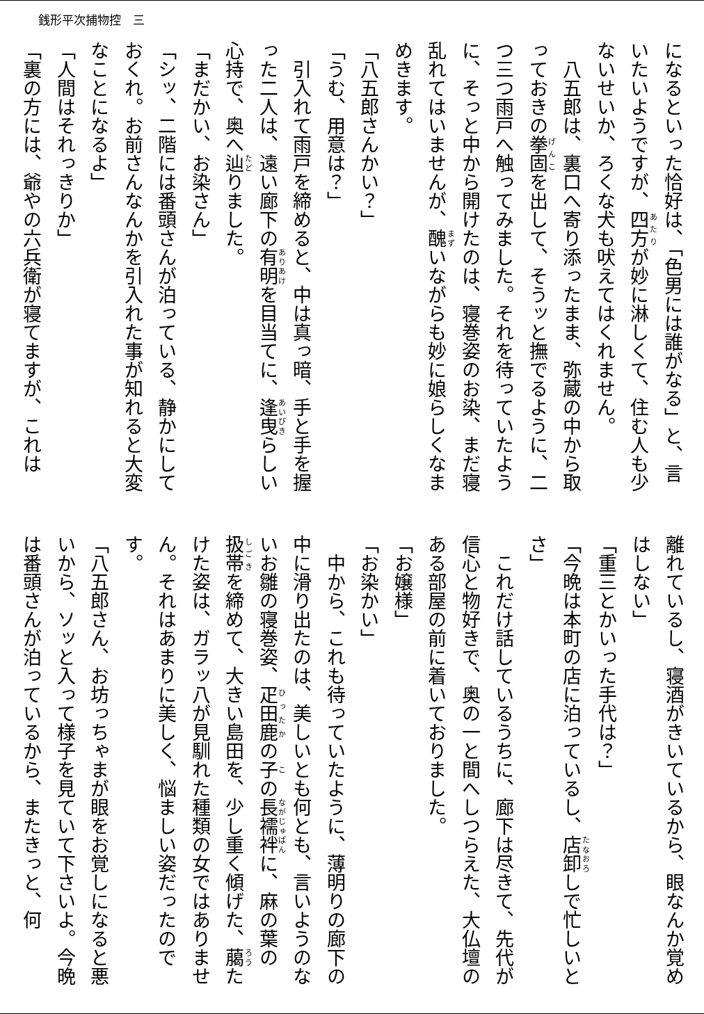銭形平次捕物控　三
になるといった恰好は、「色男には誰がなる」と、言いたいようですが、四方が妙に淋しくて、住む人も少ないせいか、ろくな犬も吠えてはくれません。
　八五郎は、裏口へ寄り添ったまま、弥蔵の中から取っておきの拳固を出して、そうッと撫でるように、二つ三つ雨戸へ触ってみました。それを待っていたように、そっと中から開けたのは、寝巻姿のお染、まだ寝乱れてはいませんが、醜いながらも妙に娘らしくなまめきます。
「八五郎さんかい？」
「うむ、用意は？」
　引入れて雨戸を締めると、中は真っ暗、手と手を握った二人は、遠い廊下の有明を目当てに、逢曳らしい心持で、奥へ辿りました。
「まだかい、お染さん」
「シッ、二階には番頭さんが泊っている、静かにしておくれ。お前さんなんかを引入れた事が知れると大変なことになるよ」
「人間はそれっきりか」
「裏の方には、爺やの六兵衛が寝てますが、これは
離れているし、寝酒がきいているから、眼なんか覚めはしない」
「重三とかいった手代は？」
「今晩は本町の店に泊っているし、店卸しで忙しいとさ」
　これだけ話しているうちに、廊下は尽きて、先代が信心と物好きで、奥の一と間へしつらえた、大仏壇のある部屋の前に着いておりました。
「お嬢様」
「お染かい」
　中から、これも待っていたように、薄明りの廊下の中に滑り出たのは、美しいとも何とも、言いようのないお雛の寝巻姿、疋田鹿の子の長襦袢に、麻の葉の扱帯を締めて、大きい島田を、少し重く傾げた、﨟たけた姿は、ガラッ八が見馴れた種類の女ではありません。それはあまりに美しく、悩ましい姿だったのです。
「八五郎さん、お坊っちゃまが眼をお覚しになると悪いから、ソッと入って様子を見ていて下さいよ。今晩は番頭さんが泊っているから、またきっと、何